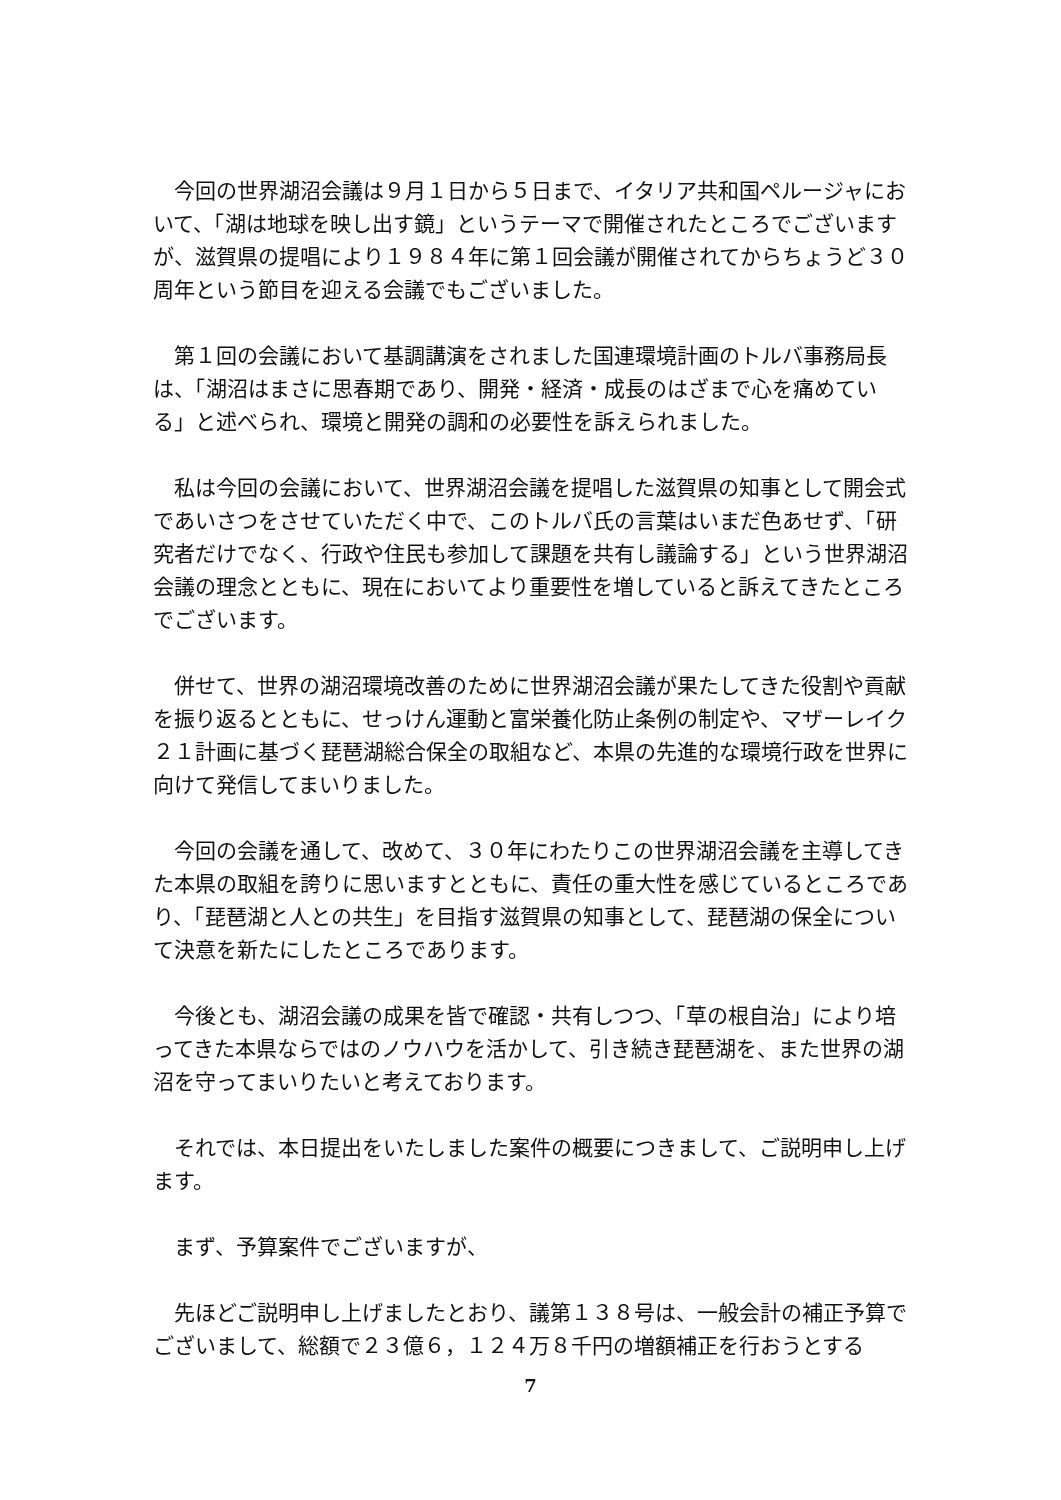今回の世界湖沼会議は９月１日から５日まで、イタリア共和国ペルージャにおいて、「湖は地球を映し出す鏡」というテーマで開催されたところでございますが、滋賀県の提唱により１９８４年に第１回会議が開催されてからちょうど３０周年という節目を迎える会議でもございました。
　第１回の会議において基調講演をされました国連環境計画のトルバ事務局長は、「湖沼はまさに思春期であり、開発・経済・成長のはざまで心を痛めている」と述べられ、環境と開発の調和の必要性を訴えられました。
　私は今回の会議において、世界湖沼会議を提唱した滋賀県の知事として開会式であいさつをさせていただく中で、このトルバ氏の言葉はいまだ色あせず、「研究者だけでなく、行政や住民も参加して課題を共有し議論する」という世界湖沼会議の理念とともに、現在においてより重要性を増していると訴えてきたところでございます。
　併せて、世界の湖沼環境改善のために世界湖沼会議が果たしてきた役割や貢献を振り返るとともに、せっけん運動と富栄養化防止条例の制定や、マザーレイク２１計画に基づく琵琶湖総合保全の取組など、本県の先進的な環境行政を世界に向けて発信してまいりました。
　今回の会議を通して、改めて、３０年にわたりこの世界湖沼会議を主導してきた本県の取組を誇りに思いますとともに、責任の重大性を感じているところであり、「琵琶湖と人との共生」を目指す滋賀県の知事として、琵琶湖の保全について決意を新たにしたところであります。
　今後とも、湖沼会議の成果を皆で確認・共有しつつ、「草の根自治」により培ってきた本県ならではのノウハウを活かして、引き続き琵琶湖を、また世界の湖沼を守ってまいりたいと考えております。
　それでは、本日提出をいたしました案件の概要につきまして、ご説明申し上げます。
　まず、予算案件でございますが、
　先ほどご説明申し上げましたとおり、議第１３８号は、一般会計の補正予算でございまして、総額で２３億６，１２４万８千円の増額補正を行おうとする
7